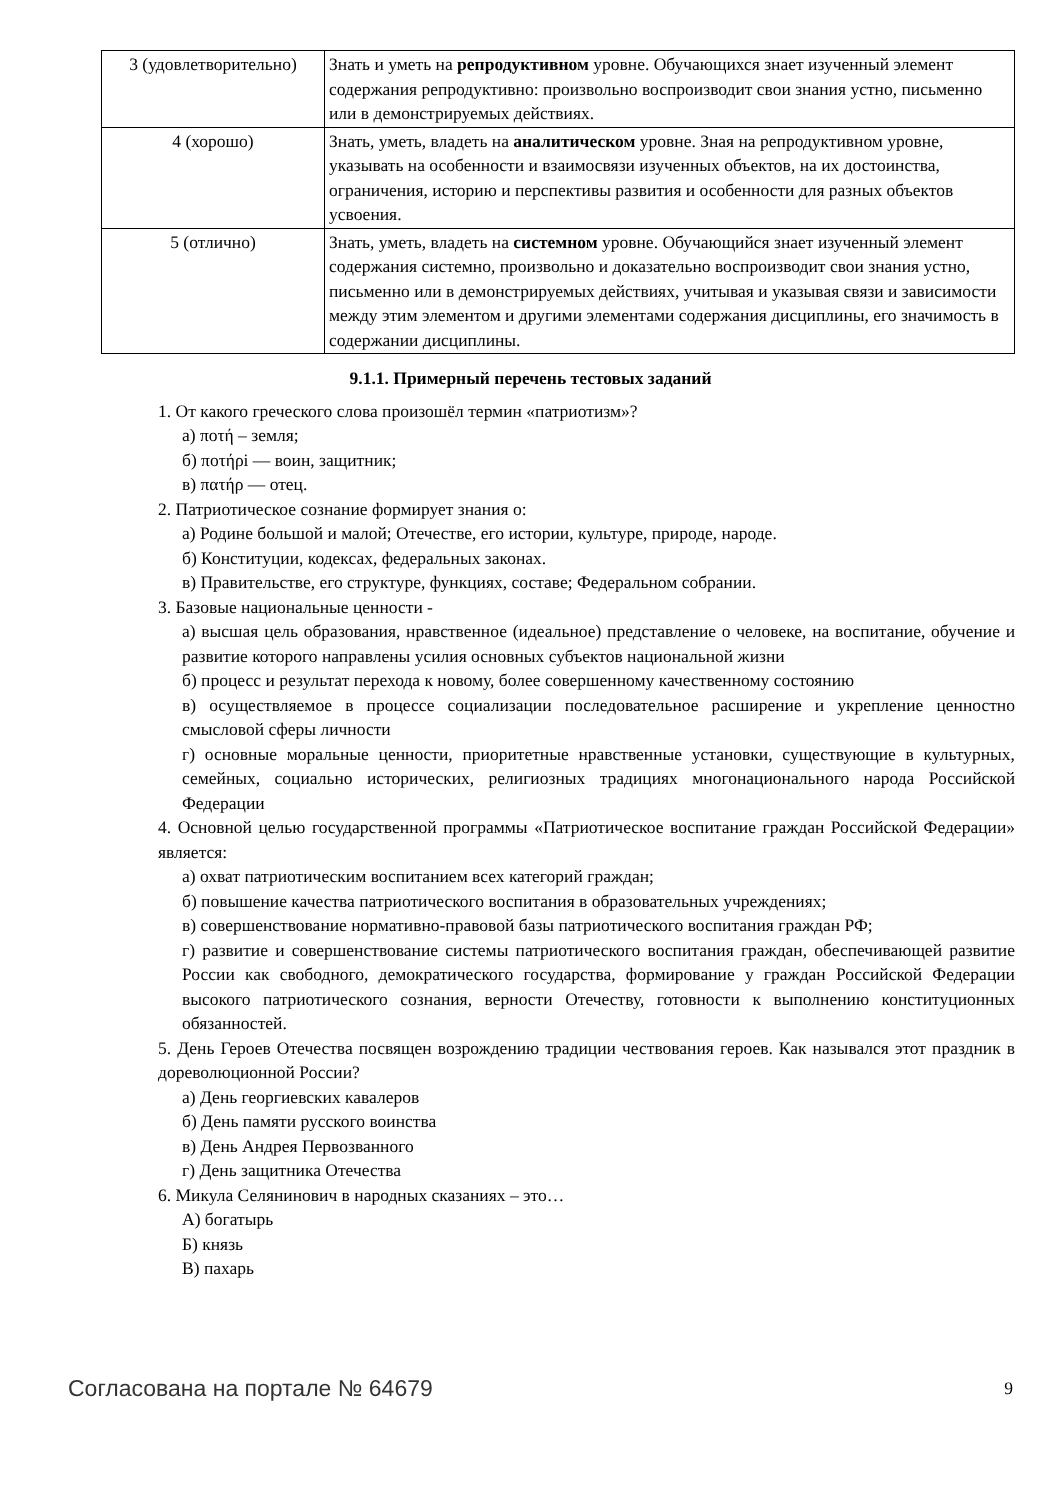| 3 (удовлетворительно) | Знать и уметь на репродуктивном уровне. Обучающихся знает изученный элемент содержания репродуктивно: произвольно воспроизводит свои знания устно, письменно или в демонстрируемых действиях. |
| 4 (хорошо) | Знать, уметь, владеть на аналитическом уровне. Зная на репродуктивном уровне, указывать на особенности и взаимосвязи изученных объектов, на их достоинства, ограничения, историю и перспективы развития и особенности для разных объектов усвоения. |
| 5 (отлично) | Знать, уметь, владеть на системном уровне. Обучающийся знает изученный элемент содержания системно, произвольно и доказательно воспроизводит свои знания устно, письменно или в демонстрируемых действиях, учитывая и указывая связи и зависимости между этим элементом и другими элементами содержания дисциплины, его значимость в содержании дисциплины. |
9.1.1. Примерный перечень тестовых заданий
1. От какого греческого слова произошёл термин «патриотизм»?
а) ποτή – земля;
б) ποτήρi — воин, защитник;
в) πατήρ — отец.
2. Патриотическое сознание формирует знания о:
а) Родине большой и малой; Отечестве, его истории, культуре, природе, народе.
б) Конституции, кодексах, федеральных законах.
в) Правительстве, его структуре, функциях, составе; Федеральном собрании.
3. Базовые национальные ценности -
а) высшая цель образования, нравственное (идеальное) представление о человеке, на воспитание, обучение и развитие которого направлены усилия основных субъектов национальной жизни
б) процесс и результат перехода к новому, более совершенному качественному состоянию
в) осуществляемое в процессе социализации последовательное расширение и укрепление ценностно смысловой сферы личности
г) основные моральные ценности, приоритетные нравственные установки, существующие в культурных, семейных, социально исторических, религиозных традициях многонационального народа Российской Федерации
4. Основной целью государственной программы «Патриотическое воспитание граждан Российской Федерации» является:
а) охват патриотическим воспитанием всех категорий граждан;
б) повышение качества патриотического воспитания в образовательных учреждениях;
в) совершенствование нормативно-правовой базы патриотического воспитания граждан РФ;
г) развитие и совершенствование системы патриотического воспитания граждан, обеспечивающей развитие России как свободного, демократического государства, формирование у граждан Российской Федерации высокого патриотического сознания, верности Отечеству, готовности к выполнению конституционных обязанностей.
5. День Героев Отечества посвящен возрождению традиции чествования героев. Как назывался этот праздник в дореволюционной России?
а) День георгиевских кавалеров
б) День памяти русского воинства
в) День Андрея Первозванного
г) День защитника Отечества
6. Микула Селянинович в народных сказаниях – это…
А) богатырь
Б) князь
В) пахарь
Согласована на портале № 64679 9